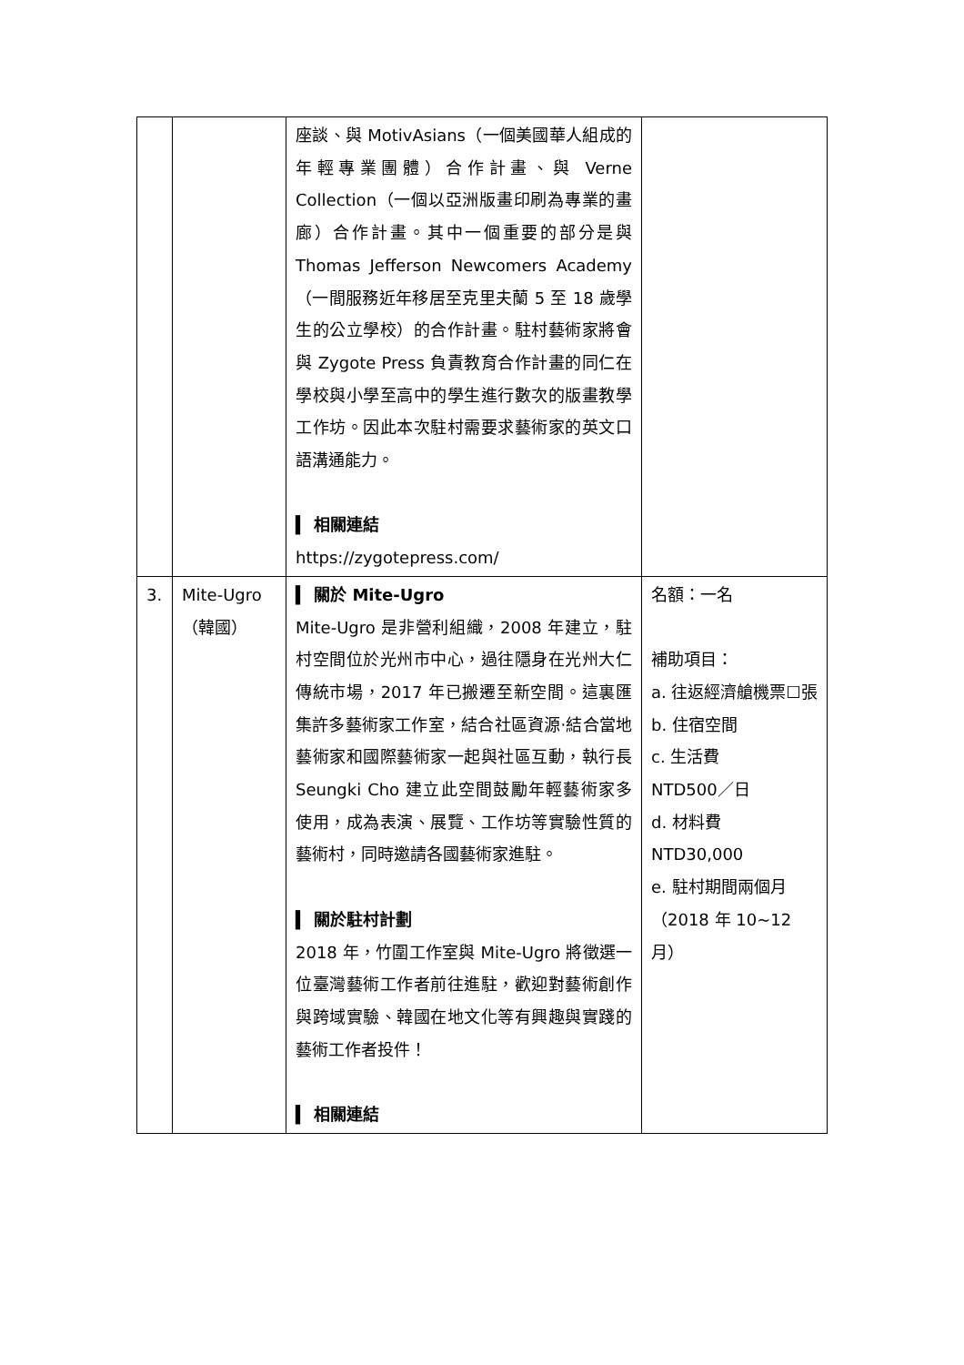| | | 座談、與 MotivAsians（一個美國華人組成的年輕專業團體）合作計畫、與 Verne Collection（一個以亞洲版畫印刷為專業的畫廊）合作計畫。其中一個重要的部分是與 Thomas Jefferson Newcomers Academy（一間服務近年移居至克里夫蘭 5 至 18 歲學生的公立學校）的合作計畫。駐村藝術家將會與 Zygote Press 負責教育合作計畫的同仁在學校與小學至高中的學生進行數次的版畫教學工作坊。因此本次駐村需要求藝術家的英文口語溝通能力。 ▍ 相關連結 https://zygotepress.com/ | |
| 3. | Mite-Ugro （韓國） | ▍ 關於 Mite-Ugro Mite-Ugro 是非營利組織，2008 年建立，駐村空間位於光州市中心，過往隱身在光州大仁傳統市場，2017 年已搬遷至新空間。這裏匯集許多藝術家工作室，結合社區資源‧結合當地藝術家和國際藝術家一起與社區互動，執行長 Seungki Cho 建立此空間鼓勵年輕藝術家多使用，成為表演、展覽、工作坊等實驗性質的藝術村，同時邀請各國藝術家進駐。 ▍ 關於駐村計劃 2018 年，竹圍工作室與 Mite-Ugro 將徵選一位臺灣藝術工作者前往進駐，歡迎對藝術創作與跨域實驗、韓國在地文化等有興趣與實踐的藝術工作者投件！ ▍ 相關連結 | 名額：一名 補助項目： a. 往返經濟艙機票☐張 b. 住宿空間 c. 生活費 NTD500／日 d. 材料費 NTD30,000 e. 駐村期間兩個月（2018 年 10~12 月） |